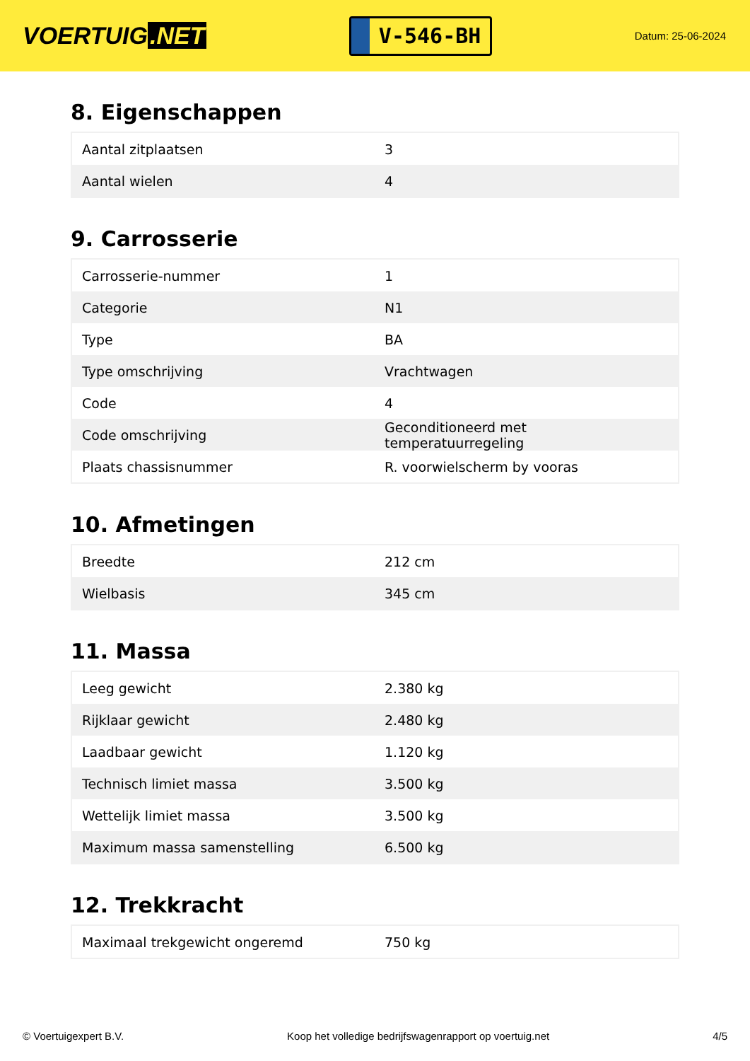VOERTUIG.NET
V-546-BH
Datum: 25-06-2024
8. Eigenschappen
| Aantal zitplaatsen | 3 |
| Aantal wielen | 4 |
9. Carrosserie
| Carrosserie-nummer | 1 |
| Categorie | N1 |
| Type | BA |
| Type omschrijving | Vrachtwagen |
| Code | 4 |
| Code omschrijving | Geconditioneerd met temperatuurregeling |
| Plaats chassisnummer | R. voorwielscherm by vooras |
10. Afmetingen
| Breedte | 212 cm |
| Wielbasis | 345 cm |
11. Massa
| Leeg gewicht | 2.380 kg |
| Rijklaar gewicht | 2.480 kg |
| Laadbaar gewicht | 1.120 kg |
| Technisch limiet massa | 3.500 kg |
| Wettelijk limiet massa | 3.500 kg |
| Maximum massa samenstelling | 6.500 kg |
12. Trekkracht
| Maximaal trekgewicht ongeremd | 750 kg |
© Voertuigexpert B.V. Koop het volledige bedrijfswagenrapport op voertuig.net 4/5